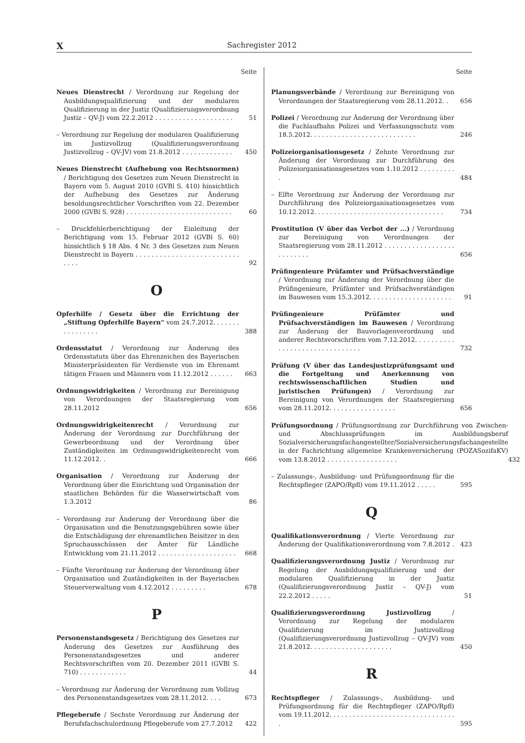X Sachregister 2012
Seite
Neues Dienstrecht / Verordnung zur Regelung der Ausbildungsqualifizierung und der modularen Qualifizierung in der Justiz (Qualifizierungsverordnung Justiz – QV-J) vom 22.2.2012 . . . . . . . . . . . . . . . . . . . .
51
– Verordnung zur Regelung der modularen Qualifizierung im Justizvollzug (Qualifizierungsverordnung Justizvollzug – QV-JV) vom 21.8.2012 . . . . . . . . . . . . .
450
Neues Dienstrecht (Aufhebung von Rechtsnormen) / Berichtigung des Gesetzes zum Neuen Dienstrecht in Bayern vom 5. August 2010 (GVBl S. 410) hinsichtlich der Aufhebung des Gesetzes zur Änderung besoldungsrechtlicher Vorschriften vom 22. Dezember 2000 (GVBl S. 928) . . . . . . . . . . . . . . . . . . . . . . . . . . .
60
– Druckfehlerberichtigung der Einleitung der Berichtigung vom 15. Februar 2012 (GVBl S. 60) hinsichtlich § 18 Abs. 4 Nr. 3 des Gesetzes zum Neuen Dienstrecht in Bayern . . . . . . . . . . . . . . . . . . . . . . . . . . . . . .
92
O
Opferhilfe / Gesetz über die Errichtung der „Stiftung Opferhilfe Bayern“ vom 24.7.2012. . . . . . . . . . . . . . . .
388
Ordensstatut / Verordnung zur Änderung des Ordensstatuts über das Ehrenzeichen des Bayerischen Ministerpräsidenten für Verdienste von im Ehrenamt tätigen Frauen und Männern vom 11.12.2012 . . . . . .
663
Ordnungswidrigkeiten / Verordnung zur Bereinigung von Verordnungen der Staatsregierung vom 28.11.2012
656
Ordnungswidrigkeitenrecht / Verordnung zur Änderung der Verordnung zur Durchführung der Gewerbeordnung und der Verordnung über Zuständigkeiten im Ordnungswidrigkeitenrecht vom 11.12.2012. .
666
Organisation / Verordnung zur Änderung der Verordnung über die Einrichtung und Organisation der staatlichen Behörden für die Wasserwirtschaft vom 1.3.2012
86
– Verordnung zur Änderung der Verordnung über die Organisation und die Benutzungsgebühren sowie über die Entschädigung der ehrenamtlichen Beisitzer in den Spruchausschüssen der Ämter für Ländliche Entwicklung vom 21.11.2012 . . . . . . . . . . . . . . . . . . . .
668
– Fünfte Verordnung zur Änderung der Verordnung über Organisation und Zuständigkeiten in der Bayerischen Steuerverwaltung vom 4.12.2012 . . . . . . . . .
678
P
Personenstandsgesetz / Berichtigung des Gesetzes zur Änderung des Gesetzes zur Ausführung des Personenstandsgesetzes und anderer Rechtsvorschriften vom 20. Dezember 2011 (GVBl S. 710) . . . . . . . . . . . .
44
– Verordnung zur Änderung der Verordnung zum Vollzug des Personenstandsgesetzes vom 28.11.2012. . . .
673
Pflegeberufe / Sechste Verordnung zur Änderung der Berufsfachschulordnung Pflegeberufe vom 27.7.2012
422
Seite
Planungsverbände / Verordnung zur Bereinigung von Verordnungen der Staatsregierung vom 28.11.2012. .
656
Polizei / Verordnung zur Änderung der Verordnung über die Fachlaufbahn Polizei und Verfassungsschutz vom 18.5.2012. . . . . . . . . . . . . . . . . . . . . . . . . . .
246
Polizeiorganisationsgesetz / Zehnte Verordnung zur Änderung der Verordnung zur Durchführung des Polizeiorganisationsgesetzes vom 1.10.2012 . . . . . . . . . .
484
– Elfte Verordnung zur Änderung der Verordnung zur Durchführung des Polizeiorganisationsgesetzes vom 10.12.2012. . . . . . . . . . . . . . . . . . . . . . . . . . . . . . . . .
734
Prostitution (V über das Verbot der ...) / Verordnung zur Bereinigung von Verordnungen der Staatsregierung vom 28.11.2012 . . . . . . . . . . . . . . . . . . . . . . . . . .
656
Prüfingenieure Prüfamter und Prüfsachverständige / Verordnung zur Änderung der Verordnung über die Prüfingenieure, Prüfämter und Prüfsachverständigen im Bauwesen vom 15.3.2012. . . . . . . . . . . . . . . . . . . . .
91
Prüfingenieure Prüfämter und Prüfsachverständigen im Bauwesen / Verordnung zur Änderung der Bauvorlagenverordnung und anderer Rechtsvorschriften vom 7.12.2012. . . . . . . . . . . . . . . . . . . . . . . . . . . . . . .
732
Prüfung (V über das Landesjustizprüfungsamt und die Fortgeltung und Anerkennung von rechtswissenschaftlichen Studien und juristischen Prüfungen) / Verordnung zur Bereinigung von Verordnungen der Staatsregierung vom 28.11.2012. . . . . . . . . . . . . . . . .
656
Prüfungsordnung / Prüfungsordnung zur Durchführung von Zwischen- und Abschlussprüfungen im Ausbildungsberuf Sozialversicherungsfachangestellter/Sozialversicherungsfachangestellte in der Fachrichtung allgemeine Krankenversicherung (POZASozifaKV) vom 13.8.2012 . . . . . . . . . . . . . . . . . .
432
– Zulassungs-, Ausbildung- und Prüfungsordnung für die Rechtspfleger (ZAPO/Rpfl) vom 19.11.2012 . . . . .
595
Q
Qualifikationsverordnung / Vierte Verordnung zur Änderung der Qualifikationsverordnung vom 7.8.2012 .
423
Qualifizierungsverordnung Justiz / Verordnung zur Regelung der Ausbildungsqualifizierung und der modularen Qualifizierung in der Justiz (Qualifizierungsverordnung Justiz – QV-J) vom 22.2.2012 . . . . .
51
Qualifizierungsverordnung Justizvollzug / Verordnung zur Regelung der modularen Qualifizierung im Justizvollzug (Qualifizierungsverordnung Justizvollzug – QV-JV) vom 21.8.2012. . . . . . . . . . . . . . . . . . . . .
450
R
Rechtspfleger / Zulassungs-, Ausbildung- und Prüfungsordnung für die Rechtspfleger (ZAPO/Rpfl) vom 19.11.2012. . . . . . . . . . . . . . . . . . . . . . . . . . . . . . . . .
595